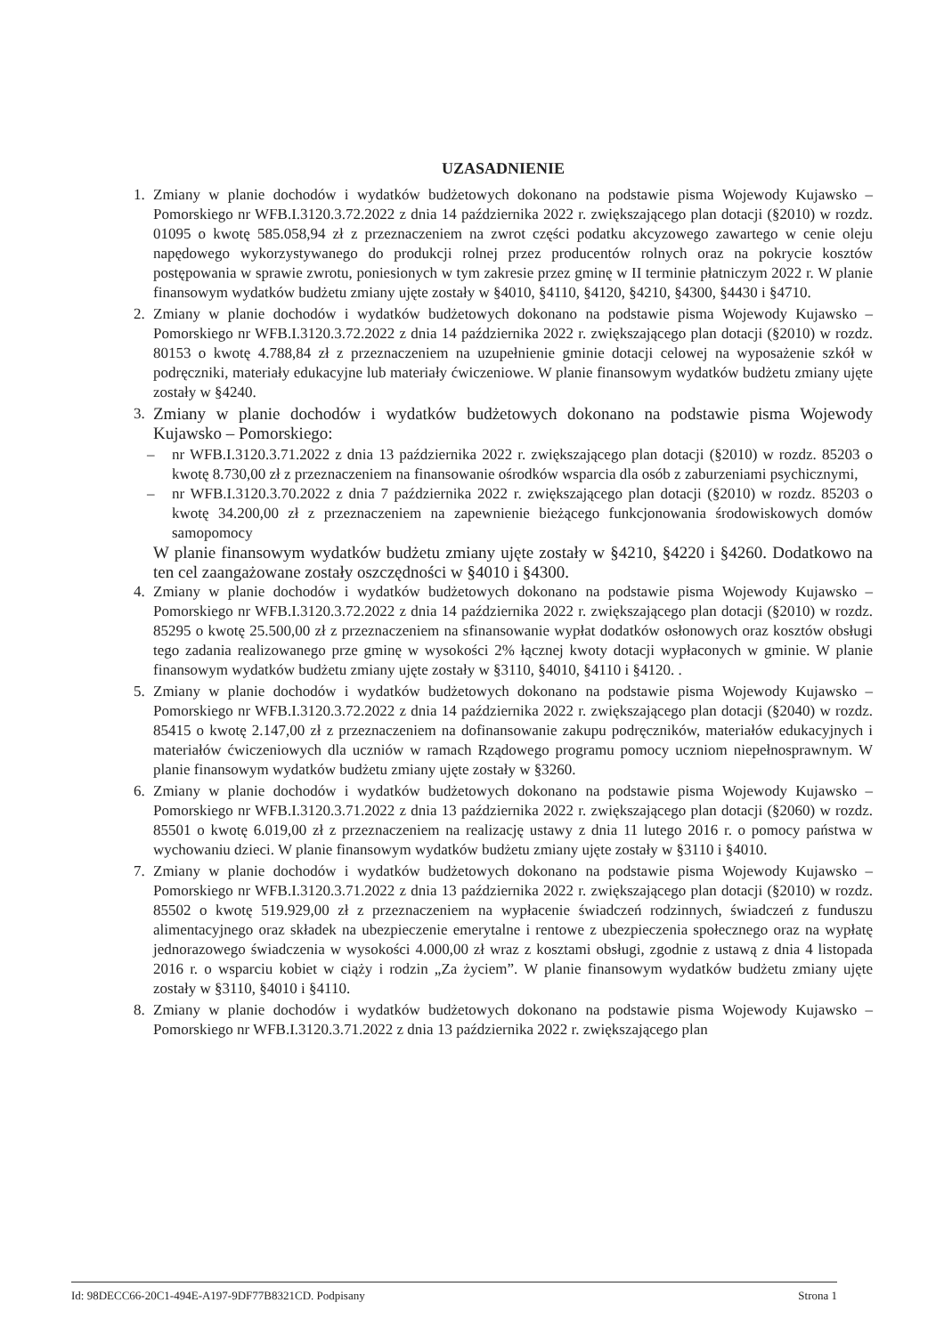UZASADNIENIE
1. Zmiany w planie dochodów i wydatków budżetowych dokonano na podstawie pisma Wojewody Kujawsko – Pomorskiego nr WFB.I.3120.3.72.2022 z dnia 14 października 2022 r. zwiększającego plan dotacji (§2010) w rozdz. 01095 o kwotę 585.058,94 zł z przeznaczeniem na zwrot części podatku akcyzowego zawartego w cenie oleju napędowego wykorzystywanego do produkcji rolnej przez producentów rolnych oraz na pokrycie kosztów postępowania w sprawie zwrotu, poniesionych w tym zakresie przez gminę w II terminie płatniczym 2022 r. W planie finansowym wydatków budżetu zmiany ujęte zostały w §4010, §4110, §4120, §4210, §4300, §4430 i §4710.
2. Zmiany w planie dochodów i wydatków budżetowych dokonano na podstawie pisma Wojewody Kujawsko – Pomorskiego nr WFB.I.3120.3.72.2022 z dnia 14 października 2022 r. zwiększającego plan dotacji (§2010) w rozdz. 80153 o kwotę 4.788,84 zł z przeznaczeniem na uzupełnienie gminie dotacji celowej na wyposażenie szkół w podręczniki, materiały edukacyjne lub materiały ćwiczeniowe. W planie finansowym wydatków budżetu zmiany ujęte zostały w §4240.
3. Zmiany w planie dochodów i wydatków budżetowych dokonano na podstawie pisma Wojewody Kujawsko – Pomorskiego:
– nr WFB.I.3120.3.71.2022 z dnia 13 października 2022 r. zwiększającego plan dotacji (§2010) w rozdz. 85203 o kwotę 8.730,00 zł z przeznaczeniem na finansowanie ośrodków wsparcia dla osób z zaburzeniami psychicznymi,
– nr WFB.I.3120.3.70.2022 z dnia 7 października 2022 r. zwiększającego plan dotacji (§2010) w rozdz. 85203 o kwotę 34.200,00 zł z przeznaczeniem na zapewnienie bieżącego funkcjonowania środowiskowych domów samopomocy
W planie finansowym wydatków budżetu zmiany ujęte zostały w §4210, §4220 i §4260. Dodatkowo na ten cel zaangażowane zostały oszczędności w §4010 i §4300.
4. Zmiany w planie dochodów i wydatków budżetowych dokonano na podstawie pisma Wojewody Kujawsko – Pomorskiego nr WFB.I.3120.3.72.2022 z dnia 14 października 2022 r. zwiększającego plan dotacji (§2010) w rozdz. 85295 o kwotę 25.500,00 zł z przeznaczeniem na sfinansowanie wypłat dodatków osłonowych oraz kosztów obsługi tego zadania realizowanego prze gminę w wysokości 2% łącznej kwoty dotacji wypłaconych w gminie. W planie finansowym wydatków budżetu zmiany ujęte zostały w §3110, §4010, §4110 i §4120. .
5. Zmiany w planie dochodów i wydatków budżetowych dokonano na podstawie pisma Wojewody Kujawsko – Pomorskiego nr WFB.I.3120.3.72.2022 z dnia 14 października 2022 r. zwiększającego plan dotacji (§2040) w rozdz. 85415 o kwotę 2.147,00 zł z przeznaczeniem na dofinansowanie zakupu podręczników, materiałów edukacyjnych i materiałów ćwiczeniowych dla uczniów w ramach Rządowego programu pomocy uczniom niepełnosprawnym. W planie finansowym wydatków budżetu zmiany ujęte zostały w §3260.
6. Zmiany w planie dochodów i wydatków budżetowych dokonano na podstawie pisma Wojewody Kujawsko – Pomorskiego nr WFB.I.3120.3.71.2022 z dnia 13 października 2022 r. zwiększającego plan dotacji (§2060) w rozdz. 85501 o kwotę 6.019,00 zł z przeznaczeniem na realizację ustawy z dnia 11 lutego 2016 r. o pomocy państwa w wychowaniu dzieci. W planie finansowym wydatków budżetu zmiany ujęte zostały w §3110 i §4010.
7. Zmiany w planie dochodów i wydatków budżetowych dokonano na podstawie pisma Wojewody Kujawsko – Pomorskiego nr WFB.I.3120.3.71.2022 z dnia 13 października 2022 r. zwiększającego plan dotacji (§2010) w rozdz. 85502 o kwotę 519.929,00 zł z przeznaczeniem na wypłacenie świadczeń rodzinnych, świadczeń z funduszu alimentacyjnego oraz składek na ubezpieczenie emerytalne i rentowe z ubezpieczenia społecznego oraz na wypłatę jednorazowego świadczenia w wysokości 4.000,00 zł wraz z kosztami obsługi, zgodnie z ustawą z dnia 4 listopada 2016 r. o wsparciu kobiet w ciąży i rodzin „Za życiem”. W planie finansowym wydatków budżetu zmiany ujęte zostały w §3110, §4010 i §4110.
8. Zmiany w planie dochodów i wydatków budżetowych dokonano na podstawie pisma Wojewody Kujawsko – Pomorskiego nr WFB.I.3120.3.71.2022 z dnia 13 października 2022 r. zwiększającego plan
Id: 98DECC66-20C1-494E-A197-9DF77B8321CD. Podpisany Strona 1